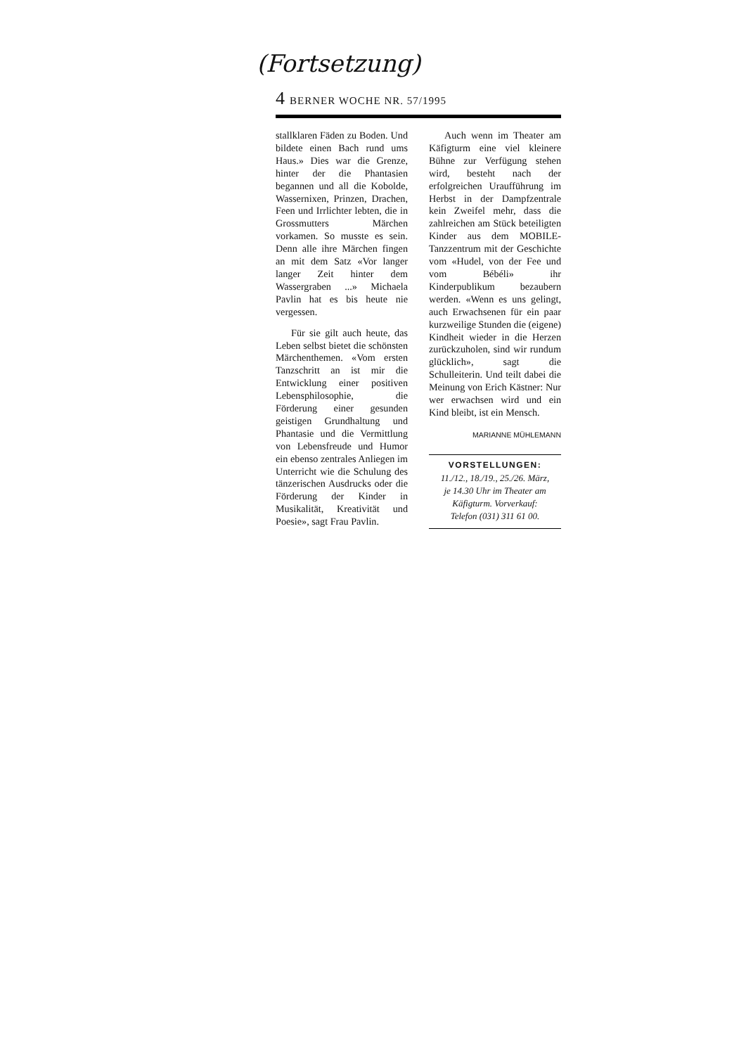(Fortsetzung)
4 BERNER WOCHE NR. 57/1995
stallklaren Fäden zu Boden. Und bildete einen Bach rund ums Haus.» Dies war die Grenze, hinter der die Phantasien begannen und all die Kobolde, Wassernixen, Prinzen, Drachen, Feen und Irrlichter lebten, die in Grossmutters Märchen vorkamen. So musste es sein. Denn alle ihre Märchen fingen an mit dem Satz «Vor langer langer Zeit hinter dem Wassergraben ...» Michaela Pavlin hat es bis heute nie vergessen.
Für sie gilt auch heute, das Leben selbst bietet die schönsten Märchenthemen. «Vom ersten Tanzschritt an ist mir die Entwicklung einer positiven Lebensphilosophie, die Förderung einer gesunden geistigen Grundhaltung und Phantasie und die Vermittlung von Lebensfreude und Humor ein ebenso zentrales Anliegen im Unterricht wie die Schulung des tänzerischen Ausdrucks oder die Förderung der Kinder in Musikalität, Kreativität und Poesie», sagt Frau Pavlin.
Auch wenn im Theater am Käfigturm eine viel kleinere Bühne zur Verfügung stehen wird, besteht nach der erfolgreichen Uraufführung im Herbst in der Dampfzentrale kein Zweifel mehr, dass die zahlreichen am Stück beteiligten Kinder aus dem MOBILE-Tanzzentrum mit der Geschichte vom «Hudel, von der Fee und vom Bébéli» ihr Kinderpublikum bezaubern werden. «Wenn es uns gelingt, auch Erwachsenen für ein paar kurzweilige Stunden die (eigene) Kindheit wieder in die Herzen zurückzuholen, sind wir rundum glücklich», sagt die Schulleiterin. Und teilt dabei die Meinung von Erich Kästner: Nur wer erwachsen wird und ein Kind bleibt, ist ein Mensch.
MARIANNE MÜHLEMANN
VORSTELLUNGEN:
11./12., 18./19., 25./26. März,
je 14.30 Uhr im Theater am
Käfigturm. Vorverkauf:
Telefon (031) 311 61 00.